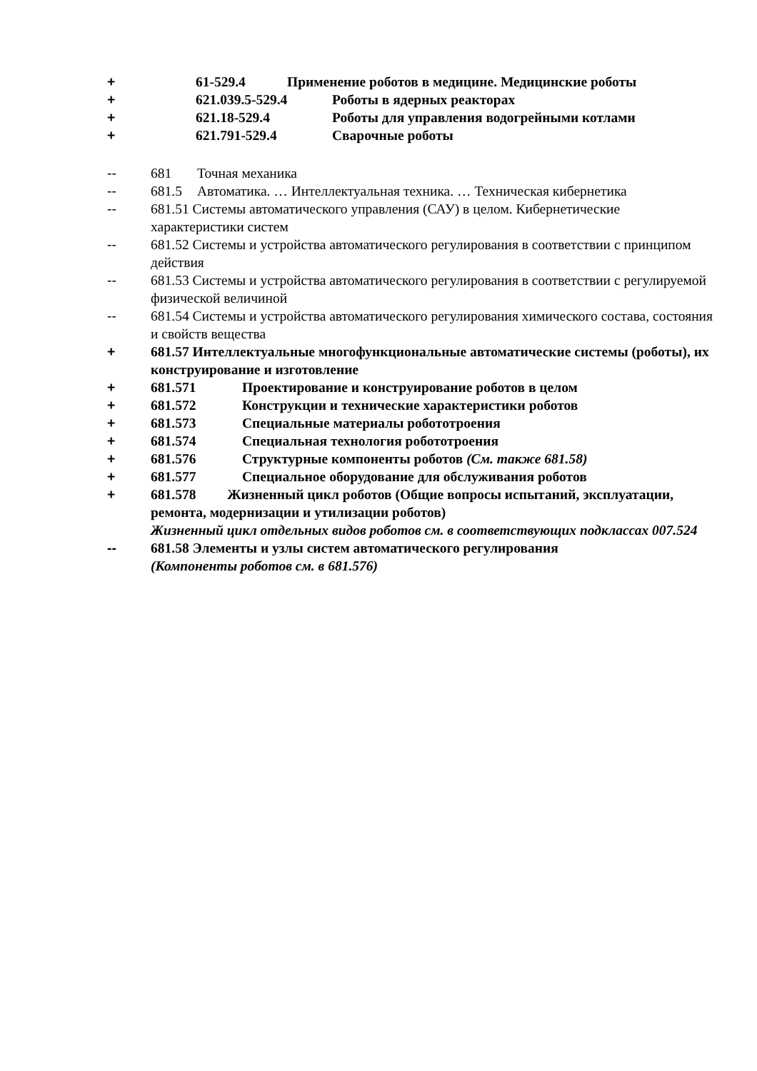+ 61-529.4 Применение роботов в медицине. Медицинские роботы
+ 621.039.5-529.4 Роботы в ядерных реакторах
+ 621.18-529.4 Роботы для управления водогрейными котлами
+ 621.791-529.4 Сварочные роботы
-- 681 Точная механика
-- 681.5 Автоматика. … Интеллектуальная техника. … Техническая кибернетика
-- 681.51 Системы автоматического управления (САУ) в целом. Кибернетические характеристики систем
-- 681.52 Системы и устройства автоматического регулирования в соответствии с принципом действия
-- 681.53 Системы и устройства автоматического регулирования в соответствии с регулируемой физической величиной
-- 681.54 Системы и устройства автоматического регулирования химического состава, состояния и свойств вещества
+ 681.57 Интеллектуальные многофункциональные автоматические системы (роботы), их конструирование и изготовление
+ 681.571 Проектирование и конструирование роботов в целом
+ 681.572 Конструкции и технические характеристики роботов
+ 681.573 Специальные материалы робототроения
+ 681.574 Специальная технология робототроения
+ 681.576 Структурные компоненты роботов (См. также 681.58)
+ 681.577 Специальное оборудование для обслуживания роботов
+ 681.578 Жизненный цикл роботов (Общие вопросы испытаний, эксплуатации, ремонта, модернизации и утилизации роботов)
Жизненный цикл отдельных видов роботов см. в соответствующих подклассах 007.524
-- 681.58 Элементы и узлы систем автоматического регулирования
(Компоненты роботов см. в 681.576)